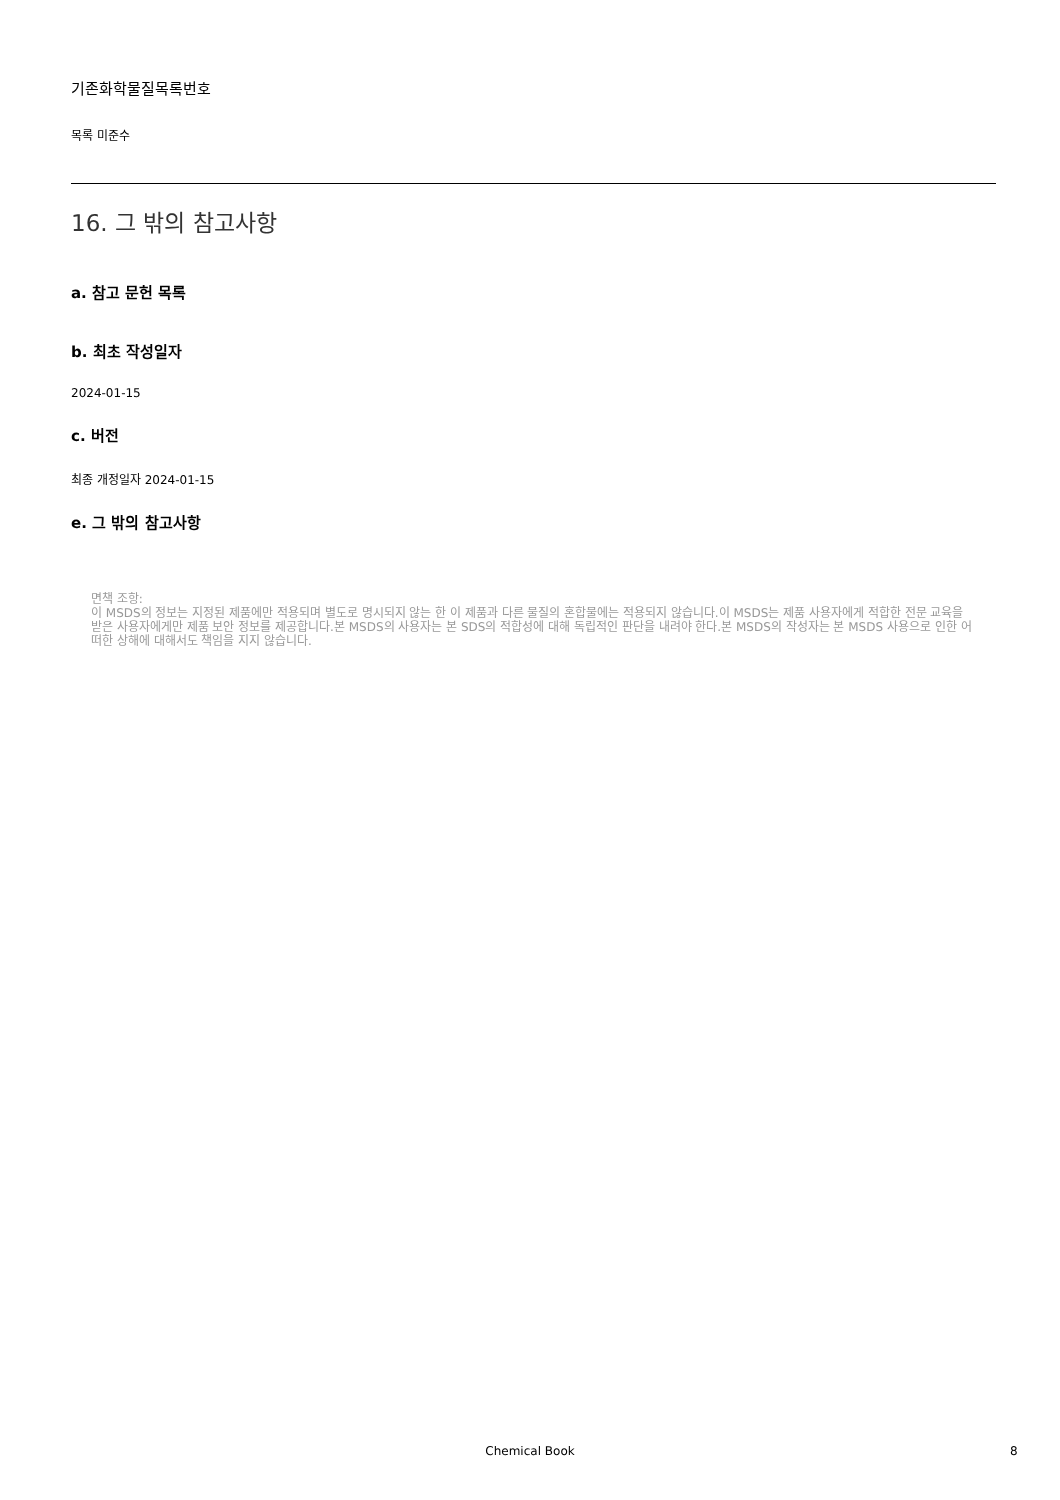기존화학물질목록번호
목록 미준수
16. 그 밖의 참고사항
a. 참고 문헌 목록
b. 최초 작성일자
2024-01-15
c. 버전
최종 개정일자 2024-01-15
e. 그 밖의 참고사항
면책 조항:
이 MSDS의 정보는 지정된 제품에만 적용되며 별도로 명시되지 않는 한 이 제품과 다른 물질의 혼합물에는 적용되지 않습니다.이 MSDS는 제품 사용자에게 적합한 전문 교육을 받은 사용자에게만 제품 보안 정보를 제공합니다.본 MSDS의 사용자는 본 SDS의 적합성에 대해 독립적인 판단을 내려야 한다.본 MSDS의 작성자는 본 MSDS 사용으로 인한 어떠한 상해에 대해서도 책임을 지지 않습니다.
Chemical Book 8